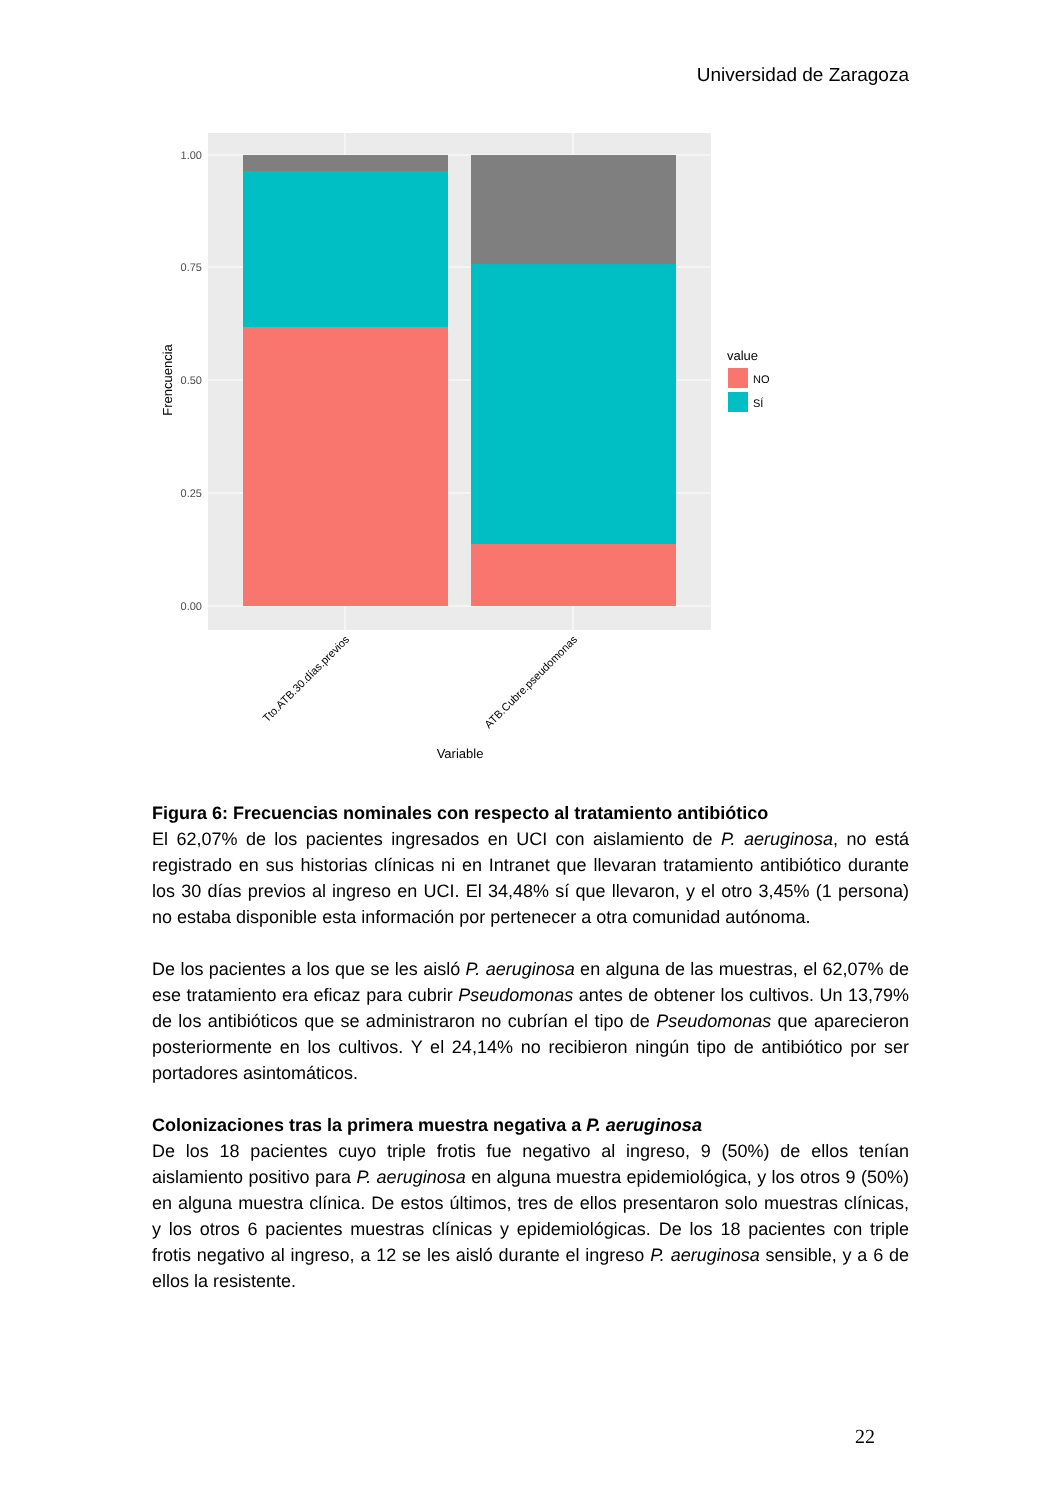Universidad de Zaragoza
1.00
0.75
0.50
0.25
0.00
Frencuencia
Tto.ATB.30.días.previos
ATB.Cubre.pseudomonas
Variable
value
NO
SÍ
Figura 6: Frecuencias nominales con respecto al tratamiento antibiótico
El 62,07% de los pacientes ingresados en UCI con aislamiento de P. aeruginosa, no está registrado en sus historias clínicas ni en Intranet que llevaran tratamiento antibiótico durante los 30 días previos al ingreso en UCI. El 34,48% sí que llevaron, y el otro 3,45% (1 persona) no estaba disponible esta información por pertenecer a otra comunidad autónoma.
De los pacientes a los que se les aisló P. aeruginosa en alguna de las muestras, el 62,07% de ese tratamiento era eficaz para cubrir Pseudomonas antes de obtener los cultivos. Un 13,79% de los antibióticos que se administraron no cubrían el tipo de Pseudomonas que aparecieron posteriormente en los cultivos. Y el 24,14% no recibieron ningún tipo de antibiótico por ser portadores asintomáticos.
Colonizaciones tras la primera muestra negativa a P. aeruginosa
De los 18 pacientes cuyo triple frotis fue negativo al ingreso, 9 (50%) de ellos tenían aislamiento positivo para P. aeruginosa en alguna muestra epidemiológica, y los otros 9 (50%) en alguna muestra clínica. De estos últimos, tres de ellos presentaron solo muestras clínicas, y los otros 6 pacientes muestras clínicas y epidemiológicas. De los 18 pacientes con triple frotis negativo al ingreso, a 12 se les aisló durante el ingreso P. aeruginosa sensible, y a 6 de ellos la resistente.
22